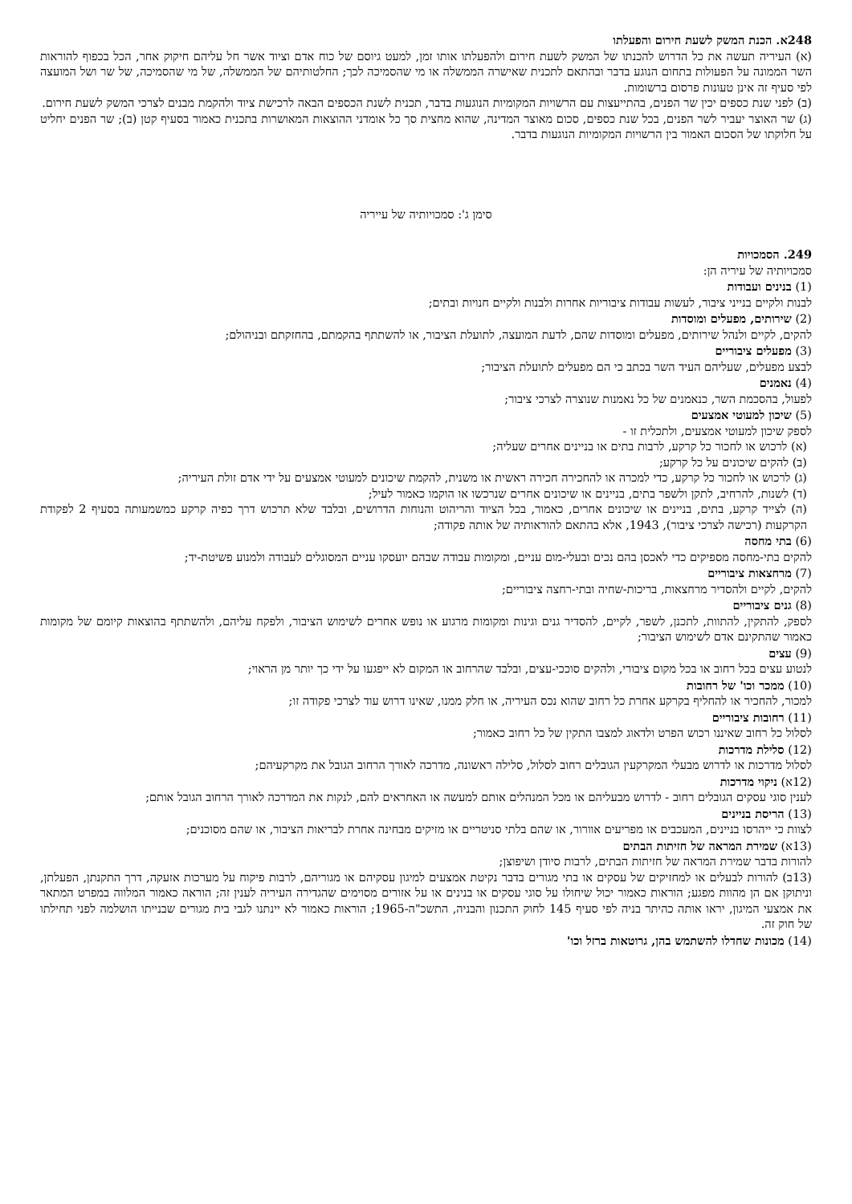248א. הכנת המשק לשעת חירום והפעלתו
(א) העיריה תעשה את כל הדרוש להכנתו של המשק לשעת חירום ולהפעלתו אותו זמן, למעט גיוסם של כוח אדם וציוד אשר חל עליהם חיקוק אחר, הכל בכפוף להוראות השר הממונה על הפעולות בתחום הנוגע בדבר ובהתאם לתכנית שאישרה הממשלה או מי שהסמיכה לכך; החלטותיהם של הממשלה, של מי שהסמיכה, של שר ושל המועצה לפי סעיף זה אינן טעונות פרסום ברשומות.
(ב) לפני שנת כספים יכין שר הפנים, בהתייעצות עם הרשויות המקומיות הנוגעות בדבר, תכנית לשנת הכספים הבאה לרכישת ציוד ולהקמת מבנים לצרכי המשק לשעת חירום.
(ג) שר האוצר יעביר לשר הפנים, בכל שנת כספים, סכום מאוצר המדינה, שהוא מחצית סך כל אומדני ההוצאות המאושרות בתכנית כאמור בסעיף קטן (ב); שר הפנים יחליט על חלוקתו של הסכום האמור בין הרשויות המקומיות הנוגעות בדבר.
סימן ג': סמכויותיה של עייריה
249. הסמכויות
סמכויותיה של עיריה הן:
(1) בנינים ועבודות
לבנות ולקיים בנייני ציבור, לעשות עבודות ציבוריות אחרות ולבנות ולקיים חנויות ובתים;
(2) שירותים, מפעלים ומוסדות
להקים, לקיים ולנהל שירותים, מפעלים ומוסדות שהם, לדעת המועצה, לתועלת הציבור, או להשתתף בהקמתם, בהחזקתם ובניהולם;
(3) מפעלים ציבוריים
לבצע מפעלים, שעליהם העיד השר בכתב כי הם מפעלים לתועלת הציבור;
(4) נאמנים
לפעול, בהסכמת השר, כנאמנים של כל נאמנות שנוצרה לצרכי ציבור;
(5) שיכון למעוטי אמצעים
לספק שיכון למעוטי אמצעים, ולתכלית זו -
(א) לרכוש או לחכור כל קרקע, לרבות בתים או בניינים אחרים שעליה;
(ב) להקים שיכונים על כל קרקע;
(ג) לרכוש או לחכור כל קרקע, כדי למכרה או להחכירה חכירה ראשית או משנית, להקמת שיכונים למעוטי אמצעים על ידי אדם זולת העיריה;
(ד) לשנות, להרחיב, לתקן ולשפר בתים, בניינים או שיכונים אחרים שנרכשו או הוקמו כאמור לעיל;
(ה) לצייד קרקע, בתים, בניינים או שיכונים אחרים, כאמור, בכל הציוד והריהוט והנוחות הדרושים, ובלבד שלא תרכוש דרך כפיה קרקע כמשמעותה בסעיף 2 לפקודת הקרקעות (רכישה לצרכי ציבור), 1943, אלא בהתאם להוראותיה של אותה פקודה;
(6) בתי מחסה
להקים בתי-מחסה מספיקים כדי לאכסן בהם נכים ובעלי-מום עניים, ומקומות עבודה שבהם יועסקו עניים המסוגלים לעבודה ולמנוע פשיטת-יד;
(7) מרחצאות ציבוריים
להקים, לקיים ולהסדיר מרחצאות, בריכות-שחיה ובתי-רחצה ציבוריים;
(8) גנים ציבוריים
לספק, להתקין, להתוות, לתכנן, לשפר, לקיים, להסדיר גנים וגינות ומקומות מרגוע או נופש אחרים לשימוש הציבור, ולפקח עליהם, ולהשתתף בהוצאות קיומם של מקומות כאמור שהתקינם אדם לשימוש הציבור;
(9) עצים
לנטוע עצים בכל רחוב או בכל מקום ציבורי, ולהקים סוככי-עצים, ובלבד שהרחוב או המקום לא ייפגעו על ידי כך יותר מן הראוי;
(10) ממכר וכו' של רחובות
למכור, להחכיר או להחליף בקרקע אחרת כל רחוב שהוא נכס העיריה, או חלק ממנו, שאינו דרוש עוד לצרכי פקודה זו;
(11) רחובות ציבוריים
לסלול כל רחוב שאיננו רכוש הפרט ולדאוג למצבו התקין של כל רחוב כאמור;
(12) סלילת מדרכות
לסלול מדרכות או לדרוש מבעלי המקרקעין הגובלים רחוב לסלול, סלילה ראשונה, מדרכה לאורך הרחוב הגובל את מקרקעיהם;
(12א) ניקוי מדרכות
לענין סוגי עסקים הגובלים רחוב - לדרוש מבעליהם או מכל המנהלים אותם למעשה או האחראים להם, לנקות את המדרכה לאורך הרחוב הגובל אותם;
(13) הריסת בניינים
לצוות כי ייהרסו בניינים, המעכבים או מפריעים אוורור, או שהם בלתי סניטריים או מזיקים מבחינה אחרת לבריאות הציבור, או שהם מסוכנים;
(13א) שמירת המראה של חזיתות הבתים
להורות בדבר שמירת המראה של חזיתות הבתים, לרבות סיודן ושיפוצן;
(13ב) להורות לבעלים או למחזיקים של עסקים או בתי מגורים בדבר נקיטת אמצעים למיגון עסקיהם או מגוריהם, לרבות פיקוח על מערכות אזעקה, דרך התקנתן, הפעלתן, וניתוקן אם הן מהוות מפגע; הוראות כאמור יכול שיחולו על סוגי עסקים או בנינים או על אזורים מסוימים שהגדירה העיריה לענין זה; הוראה כאמור המלווה במפרט המתאר את אמצעי המיגון, יראו אותה כהיתר בניה לפי סעיף 145 לחוק התכנון והבניה, התשכ"ה-1965; הוראות כאמור לא יינתנו לגבי בית מגורים שבנייתו הושלמה לפני תחילתו של חוק זה.
(14) מכונות שחדלו להשתמש בהן, גרוטאות ברזל וכו'